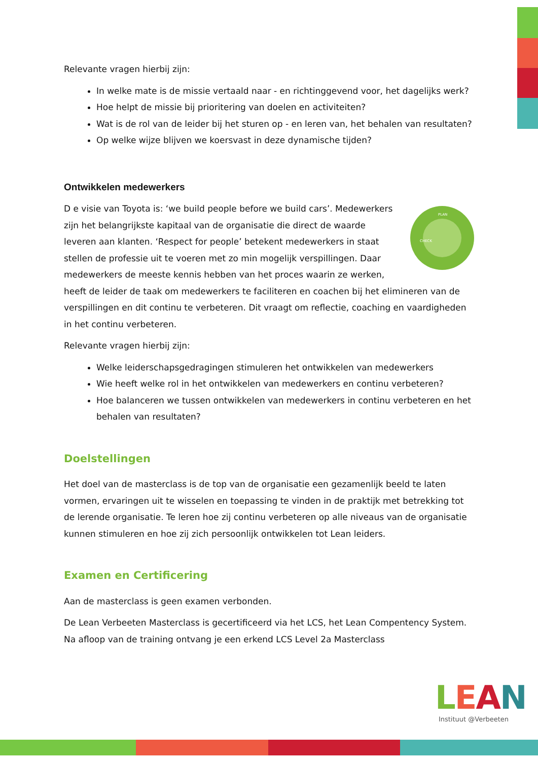Relevante vragen hierbij zijn:
In welke mate is de missie vertaald naar - en richtinggevend voor, het dagelijks werk?
Hoe helpt de missie bij prioritering van doelen en activiteiten?
Wat is de rol van de leider bij het sturen op - en leren van, het behalen van resultaten?
Op welke wijze blijven we koersvast in deze dynamische tijden?
Ontwikkelen medewerkers
PLAN
CHECK
D e visie van Toyota is: ‘we build people before we build cars’. Medewerkers zijn het belangrijkste kapitaal van de organisatie die direct de waarde leveren aan klanten. ‘Respect for people’ betekent medewerkers in staat stellen de professie uit te voeren met zo min mogelijk verspillingen. Daar medewerkers de meeste kennis hebben van het proces waarin ze werken, heeft de leider de taak om medewerkers te faciliteren en coachen bij het elimineren van de verspillingen en dit continu te verbeteren. Dit vraagt om reflectie, coaching en vaardigheden in het continu verbeteren.
Relevante vragen hierbij zijn:
Welke leiderschapsgedragingen stimuleren het ontwikkelen van medewerkers
Wie heeft welke rol in het ontwikkelen van medewerkers en continu verbeteren?
Hoe balanceren we tussen ontwikkelen van medewerkers in continu verbeteren en het behalen van resultaten?
Doelstellingen
Het doel van de masterclass is de top van de organisatie een gezamenlijk beeld te laten vormen, ervaringen uit te wisselen en toepassing te vinden in de praktijk met betrekking tot de lerende organisatie. Te leren hoe zij continu verbeteren op alle niveaus van de organisatie kunnen stimuleren en hoe zij zich persoonlijk ontwikkelen tot Lean leiders.
Examen en Certificering
Aan de masterclass is geen examen verbonden.
De Lean Verbeeten Masterclass is gecertificeerd via het LCS, het Lean Compentency System. Na afloop van de training ontvang je een erkend LCS Level 2a Masterclass
LEAN
Instituut @Verbeeten